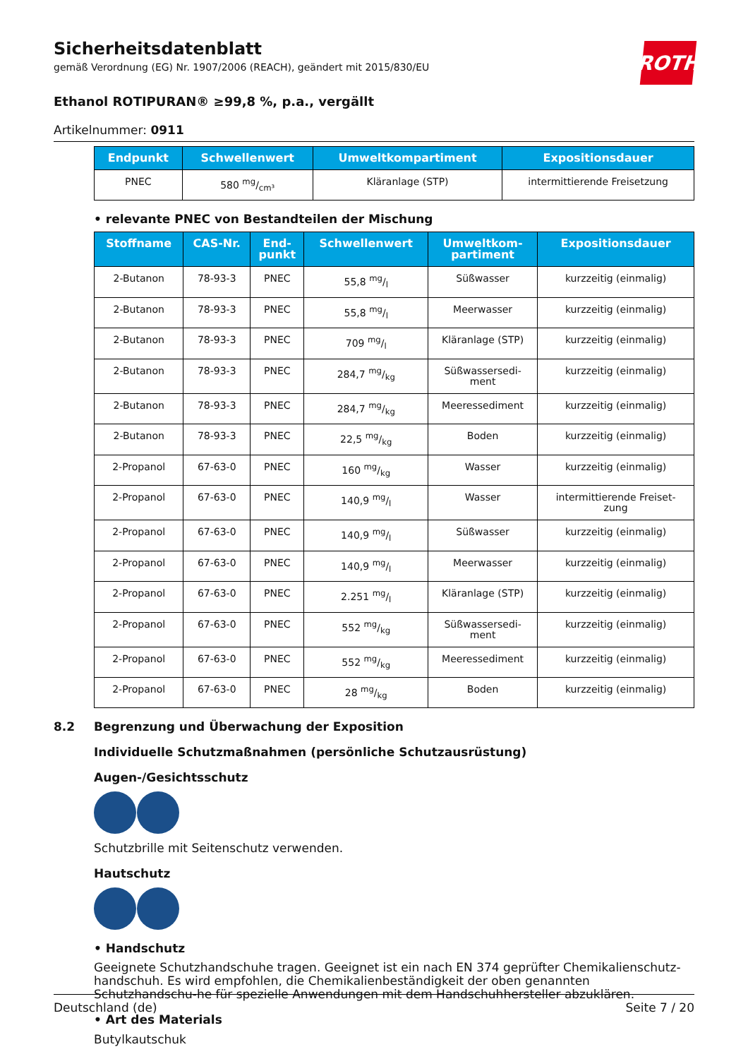ROTH
Sicherheitsdatenblatt
gemäß Verordnung (EG) Nr. 1907/2006 (REACH), geändert mit 2015/830/EU
Ethanol ROTIPURAN® ≥99,8 %, p.a., vergällt
Artikelnummer: 0911
| Endpunkt | Schwellenwert | Umweltkompartiment | Expositionsdauer |
| --- | --- | --- | --- |
| PNEC | 580 mg/cm³ | Kläranlage (STP) | intermittierende Freisetzung |
• relevante PNEC von Bestandteilen der Mischung
| Stoffname | CAS-Nr. | End- punkt | Schwellenwert | Umweltkom- partiment | Expositionsdauer |
| --- | --- | --- | --- | --- | --- |
| 2-Butanon | 78-93-3 | PNEC | 55,8 mg/l | Süßwasser | kurzzeitig (einmalig) |
| 2-Butanon | 78-93-3 | PNEC | 55,8 mg/l | Meerwasser | kurzzeitig (einmalig) |
| 2-Butanon | 78-93-3 | PNEC | 709 mg/l | Kläranlage (STP) | kurzzeitig (einmalig) |
| 2-Butanon | 78-93-3 | PNEC | 284,7 mg/kg | Süßwassersedi- ment | kurzzeitig (einmalig) |
| 2-Butanon | 78-93-3 | PNEC | 284,7 mg/kg | Meeressediment | kurzzeitig (einmalig) |
| 2-Butanon | 78-93-3 | PNEC | 22,5 mg/kg | Boden | kurzzeitig (einmalig) |
| 2-Propanol | 67-63-0 | PNEC | 160 mg/kg | Wasser | kurzzeitig (einmalig) |
| 2-Propanol | 67-63-0 | PNEC | 140,9 mg/l | Wasser | intermittierende Freiset- zung |
| 2-Propanol | 67-63-0 | PNEC | 140,9 mg/l | Süßwasser | kurzzeitig (einmalig) |
| 2-Propanol | 67-63-0 | PNEC | 140,9 mg/l | Meerwasser | kurzzeitig (einmalig) |
| 2-Propanol | 67-63-0 | PNEC | 2.251 mg/l | Kläranlage (STP) | kurzzeitig (einmalig) |
| 2-Propanol | 67-63-0 | PNEC | 552 mg/kg | Süßwassersedi- ment | kurzzeitig (einmalig) |
| 2-Propanol | 67-63-0 | PNEC | 552 mg/kg | Meeressediment | kurzzeitig (einmalig) |
| 2-Propanol | 67-63-0 | PNEC | 28 mg/kg | Boden | kurzzeitig (einmalig) |
8.2 Begrenzung und Überwachung der Exposition
Individuelle Schutzmaßnahmen (persönliche Schutzausrüstung)
Augen-/Gesichtsschutz
Schutzbrille mit Seitenschutz verwenden.
Hautschutz
• Handschutz
Geeignete Schutzhandschuhe tragen. Geeignet ist ein nach EN 374 geprüfter Chemikalienschutz-handschuh. Es wird empfohlen, die Chemikalienbeständigkeit der oben genannten Schutzhandschu-he für spezielle Anwendungen mit dem Handschuhhersteller abzuklären.
• Art des Materials
Butylkautschuk
Deutschland (de) Seite 7 / 20